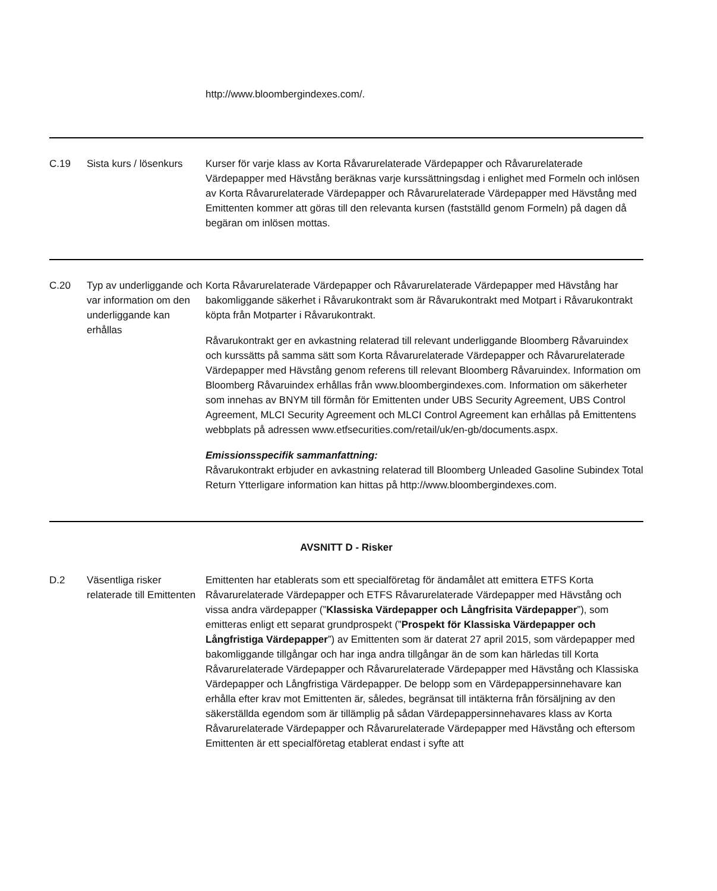| | | http://www.bloombergindexes.com/. |
| C.19 | Sista kurs / lösenkurs | Kurser för varje klass av Korta Råvarurelaterade Värdepapper och Råvarurelaterade Värdepapper med Hävstång beräknas varje kurssättningsdag i enlighet med Formeln och inlösen av Korta Råvarurelaterade Värdepapper och Råvarurelaterade Värdepapper med Hävstång med Emittenten kommer att göras till den relevanta kursen (fastställd genom Formeln) på dagen då begäran om inlösen mottas. |
| C.20 | Typ av underliggande och var information om den underliggande kan erhållas | Korta Råvarurelaterade Värdepapper och Råvarurelaterade Värdepapper med Hävstång har bakomliggande säkerhet i Råvarukontrakt som är Råvarukontrakt med Motpart i Råvarukontrakt köpta från Motparter i Råvarukontrakt. Råvarukontrakt ger en avkastning relaterad till relevant underliggande Bloomberg Råvaruindex och kurssätts på samma sätt som Korta Råvarurelaterade Värdepapper och Råvarurelaterade Värdepapper med Hävstång genom referens till relevant Bloomberg Råvaruindex. Information om Bloomberg Råvaruindex erhållas från www.bloombergindexes.com. Information om säkerheter som innehas av BNYM till förmån för Emittenten under UBS Security Agreement, UBS Control Agreement, MLCI Security Agreement och MLCI Control Agreement kan erhållas på Emittentens webbplats på adressen www.etfsecurities.com/retail/uk/en-gb/documents.aspx. Emissionsspecifik sammanfattning: Råvarukontrakt erbjuder en avkastning relaterad till Bloomberg Unleaded Gasoline Subindex Total Return Ytterligare information kan hittas på http://www.bloombergindexes.com. |
| AVSNITT D - Risker | | |
| D.2 | Väsentliga risker relaterade till Emittenten | Emittenten har etablerats som ett specialföretag för ändamålet att emittera ETFS Korta Råvarurelaterade Värdepapper och ETFS Råvarurelaterade Värdepapper med Hävstång och vissa andra värdepapper (” Klassiska Värdepapper och Långfrisita Värdepapper ”), som emitteras enligt ett separat grundprospekt (” Prospekt för Klassiska Värdepapper och Långfristiga Värdepapper ”) av Emittenten som är daterat 27 april 2015, som värdepapper med bakomliggande tillgångar och har inga andra tillgångar än de som kan härledas till Korta Råvarurelaterade Värdepapper och Råvarurelaterade Värdepapper med Hävstång och Klassiska Värdepapper och Långfristiga Värdepapper. De belopp som en Värdepappersinnehavare kan erhålla efter krav mot Emittenten är, således, begränsat till intäkterna från försäljning av den säkerställda egendom som är tillämplig på sådan Värdepappersinnehavares klass av Korta Råvarurelaterade Värdepapper och Råvarurelaterade Värdepapper med Hävstång och eftersom Emittenten är ett specialföretag etablerat endast i syfte att |